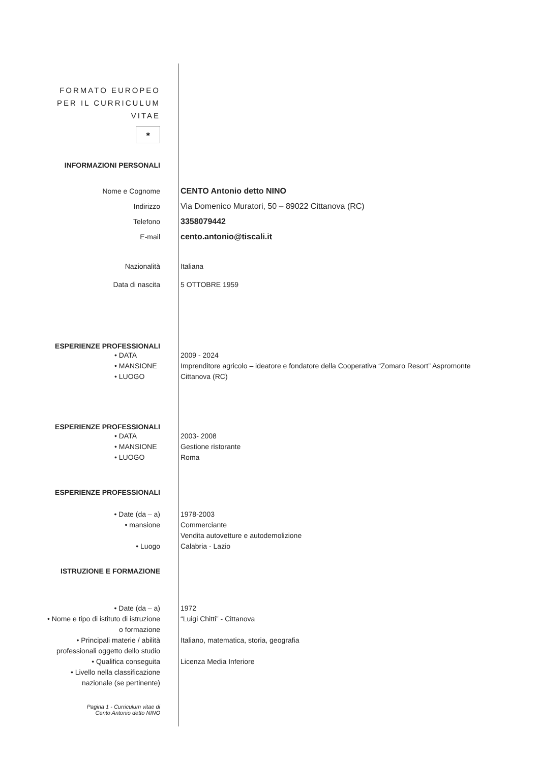FORMATO EUROPEO
PER IL CURRICULUM
VITAE
✱
INFORMAZIONI PERSONALI
Nome e Cognome
Indirizzo
Telefono
E-mail
CENTO Antonio detto NINO
Via Domenico Muratori, 50 – 89022 Cittanova (RC)
3358079442
cento.antonio@tiscali.it
Nazionalità
Data di nascita
Italiana
5 OTTOBRE 1959
ESPERIENZE PROFESSIONALI
• DATA
• MANSIONE
• LUOGO
2009 - 2024
Imprenditore agricolo – ideatore e fondatore della Cooperativa “Zomaro Resort” Aspromonte
Cittanova (RC)
ESPERIENZE PROFESSIONALI
• DATA
• MANSIONE
• LUOGO
2003- 2008
Gestione ristorante
Roma
ESPERIENZE PROFESSIONALI
• Date (da – a)
• mansione
• Luogo
1978-2003
Commerciante
Vendita autovetture e autodemolizione
Calabria - Lazio
ISTRUZIONE E FORMAZIONE
• Date (da – a)
• Nome e tipo di istituto di istruzione
o formazione
• Principali materie / abilità
professionali oggetto dello studio
• Qualifica conseguita
• Livello nella classificazione
nazionale (se pertinente)
1972
“Luigi Chitti” - Cittanova
Italiano, matematica, storia, geografia
Licenza Media Inferiore
Pagina 1 - Curriculum vitae di
Cento Antonio detto NINO